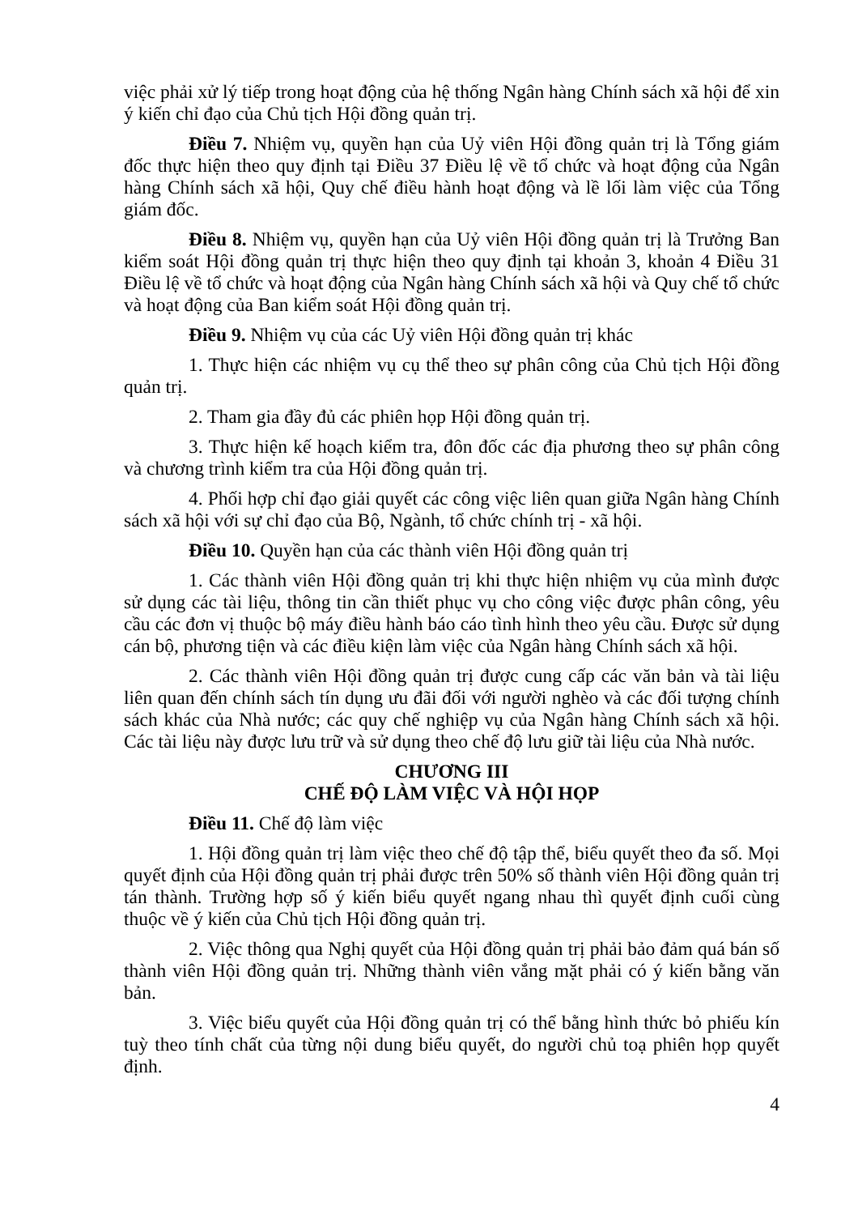việc phải xử lý tiếp trong hoạt động của hệ thống Ngân hàng Chính sách xã hội để xin ý kiến chỉ đạo của Chủ tịch Hội đồng quản trị.
Điều 7. Nhiệm vụ, quyền hạn của Uỷ viên Hội đồng quản trị là Tổng giám đốc thực hiện theo quy định tại Điều 37 Điều lệ về tổ chức và hoạt động của Ngân hàng Chính sách xã hội, Quy chế điều hành hoạt động và lề lối làm việc của Tổng giám đốc.
Điều 8. Nhiệm vụ, quyền hạn của Uỷ viên Hội đồng quản trị là Trưởng Ban kiểm soát Hội đồng quản trị thực hiện theo quy định tại khoản 3, khoản 4 Điều 31 Điều lệ về tổ chức và hoạt động của Ngân hàng Chính sách xã hội và Quy chế tổ chức và hoạt động của Ban kiểm soát Hội đồng quản trị.
Điều 9. Nhiệm vụ của các Uỷ viên Hội đồng quản trị khác
1. Thực hiện các nhiệm vụ cụ thể theo sự phân công của Chủ tịch Hội đồng quản trị.
2. Tham gia đầy đủ các phiên họp Hội đồng quản trị.
3. Thực hiện kế hoạch kiểm tra, đôn đốc các địa phương theo sự phân công và chương trình kiểm tra của Hội đồng quản trị.
4. Phối hợp chỉ đạo giải quyết các công việc liên quan giữa Ngân hàng Chính sách xã hội với sự chỉ đạo của Bộ, Ngành, tổ chức chính trị - xã hội.
Điều 10. Quyền hạn của các thành viên Hội đồng quản trị
1. Các thành viên Hội đồng quản trị khi thực hiện nhiệm vụ của mình được sử dụng các tài liệu, thông tin cần thiết phục vụ cho công việc được phân công, yêu cầu các đơn vị thuộc bộ máy điều hành báo cáo tình hình theo yêu cầu. Được sử dụng cán bộ, phương tiện và các điều kiện làm việc của Ngân hàng Chính sách xã hội.
2. Các thành viên Hội đồng quản trị được cung cấp các văn bản và tài liệu liên quan đến chính sách tín dụng ưu đãi đối với người nghèo và các đối tượng chính sách khác của Nhà nước; các quy chế nghiệp vụ của Ngân hàng Chính sách xã hội. Các tài liệu này được lưu trữ và sử dụng theo chế độ lưu giữ tài liệu của Nhà nước.
CHƯƠNG III
CHẾ ĐỘ LÀM VIỆC VÀ HỘI HỌP
Điều 11. Chế độ làm việc
1. Hội đồng quản trị làm việc theo chế độ tập thể, biểu quyết theo đa số. Mọi quyết định của Hội đồng quản trị phải được trên 50% số thành viên Hội đồng quản trị tán thành. Trường hợp số ý kiến biểu quyết ngang nhau thì quyết định cuối cùng thuộc về ý kiến của Chủ tịch Hội đồng quản trị.
2. Việc thông qua Nghị quyết của Hội đồng quản trị phải bảo đảm quá bán số thành viên Hội đồng quản trị. Những thành viên vắng mặt phải có ý kiến bằng văn bản.
3. Việc biểu quyết của Hội đồng quản trị có thể bằng hình thức bỏ phiếu kín tuỳ theo tính chất của từng nội dung biểu quyết, do người chủ toạ phiên họp quyết định.
4